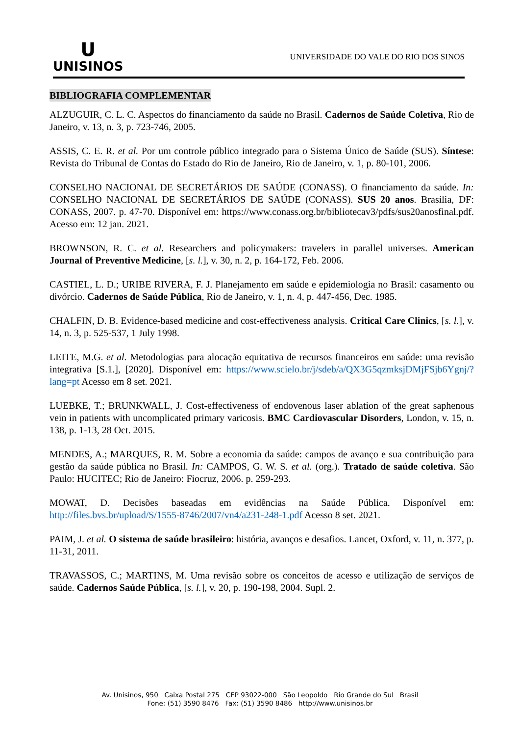U
UNISINOS
UNIVERSIDADE DO VALE DO RIO DOS SINOS
BIBLIOGRAFIA COMPLEMENTAR
ALZUGUIR, C. L. C. Aspectos do financiamento da saúde no Brasil. Cadernos de Saúde Coletiva, Rio de Janeiro, v. 13, n. 3, p. 723-746, 2005.
ASSIS, C. E. R. et al. Por um controle público integrado para o Sistema Único de Saúde (SUS). Síntese: Revista do Tribunal de Contas do Estado do Rio de Janeiro, Rio de Janeiro, v. 1, p. 80-101, 2006.
CONSELHO NACIONAL DE SECRETÁRIOS DE SAÚDE (CONASS). O financiamento da saúde. In: CONSELHO NACIONAL DE SECRETÁRIOS DE SAÚDE (CONASS). SUS 20 anos. Brasília, DF: CONASS, 2007. p. 47-70. Disponível em: https://www.conass.org.br/bibliotecav3/pdfs/sus20anosfinal.pdf. Acesso em: 12 jan. 2021.
BROWNSON, R. C. et al. Researchers and policymakers: travelers in parallel universes. American Journal of Preventive Medicine, [s. l.], v. 30, n. 2, p. 164-172, Feb. 2006.
CASTIEL, L. D.; URIBE RIVERA, F. J. Planejamento em saúde e epidemiologia no Brasil: casamento ou divórcio. Cadernos de Saúde Pública, Rio de Janeiro, v. 1, n. 4, p. 447-456, Dec. 1985.
CHALFIN, D. B. Evidence-based medicine and cost-effectiveness analysis. Critical Care Clinics, [s. l.], v. 14, n. 3, p. 525-537, 1 July 1998.
LEITE, M.G. et al. Metodologias para alocação equitativa de recursos financeiros em saúde: uma revisão integrativa [S.1.], [2020]. Disponível em: https://www.scielo.br/j/sdeb/a/QX3G5qzmksjDMjFSjb6Ygnj/?lang=pt Acesso em 8 set. 2021.
LUEBKE, T.; BRUNKWALL, J. Cost-effectiveness of endovenous laser ablation of the great saphenous vein in patients with uncomplicated primary varicosis. BMC Cardiovascular Disorders, London, v. 15, n. 138, p. 1-13, 28 Oct. 2015.
MENDES, A.; MARQUES, R. M. Sobre a economia da saúde: campos de avanço e sua contribuição para gestão da saúde pública no Brasil. In: CAMPOS, G. W. S. et al. (org.). Tratado de saúde coletiva. São Paulo: HUCITEC; Rio de Janeiro: Fiocruz, 2006. p. 259-293.
MOWAT, D. Decisões baseadas em evidências na Saúde Pública. Disponível em: http://files.bvs.br/upload/S/1555-8746/2007/vn4/a231-248-1.pdf Acesso 8 set. 2021.
PAIM, J. et al. O sistema de saúde brasileiro: história, avanços e desafios. Lancet, Oxford, v. 11, n. 377, p. 11-31, 2011.
TRAVASSOS, C.; MARTINS, M. Uma revisão sobre os conceitos de acesso e utilização de serviços de saúde. Cadernos Saúde Pública, [s. l.], v. 20, p. 190-198, 2004. Supl. 2.
Av. Unisinos, 950 Caixa Postal 275 CEP 93022-000 São Leopoldo Rio Grande do Sul Brasil
Fone: (51) 3590 8476 Fax: (51) 3590 8486 http://www.unisinos.br